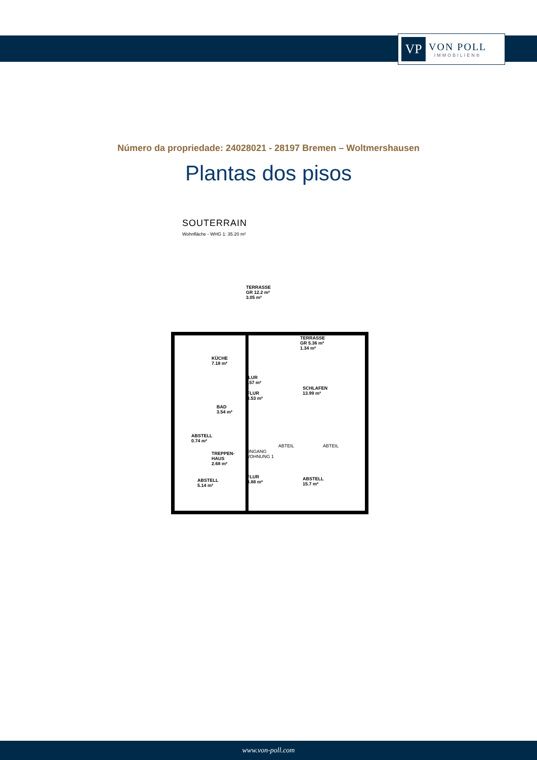VP
VON POLL
IMMOBILIEN®
Número da propriedade: 24028021 - 28197 Bremen – Woltmershausen
Plantas dos pisos
SOUTERRAIN
Wohnfläche - WHG 1: 35.20 m²
TERRASSE
GR 12.2 m²
3.05 m²
TERRASSE
GR 5.36 m²
1.34 m²
KÜCHE
7.18 m²
FLUR
2.57 m²
SCHLAFEN
13.99 m²
FLUR
3.53 m²
BAD
3.54 m²
ABSTELL
0.74 m²
TREPPEN-
HAUS
2.68 m²
FLUR
3.88 m²
ABSTELL
5.14 m²
ABSTELL
15.7 m²
ABTEIL ABTEIL
EINGANG
WOHNUNG 1
www.von-poll.com